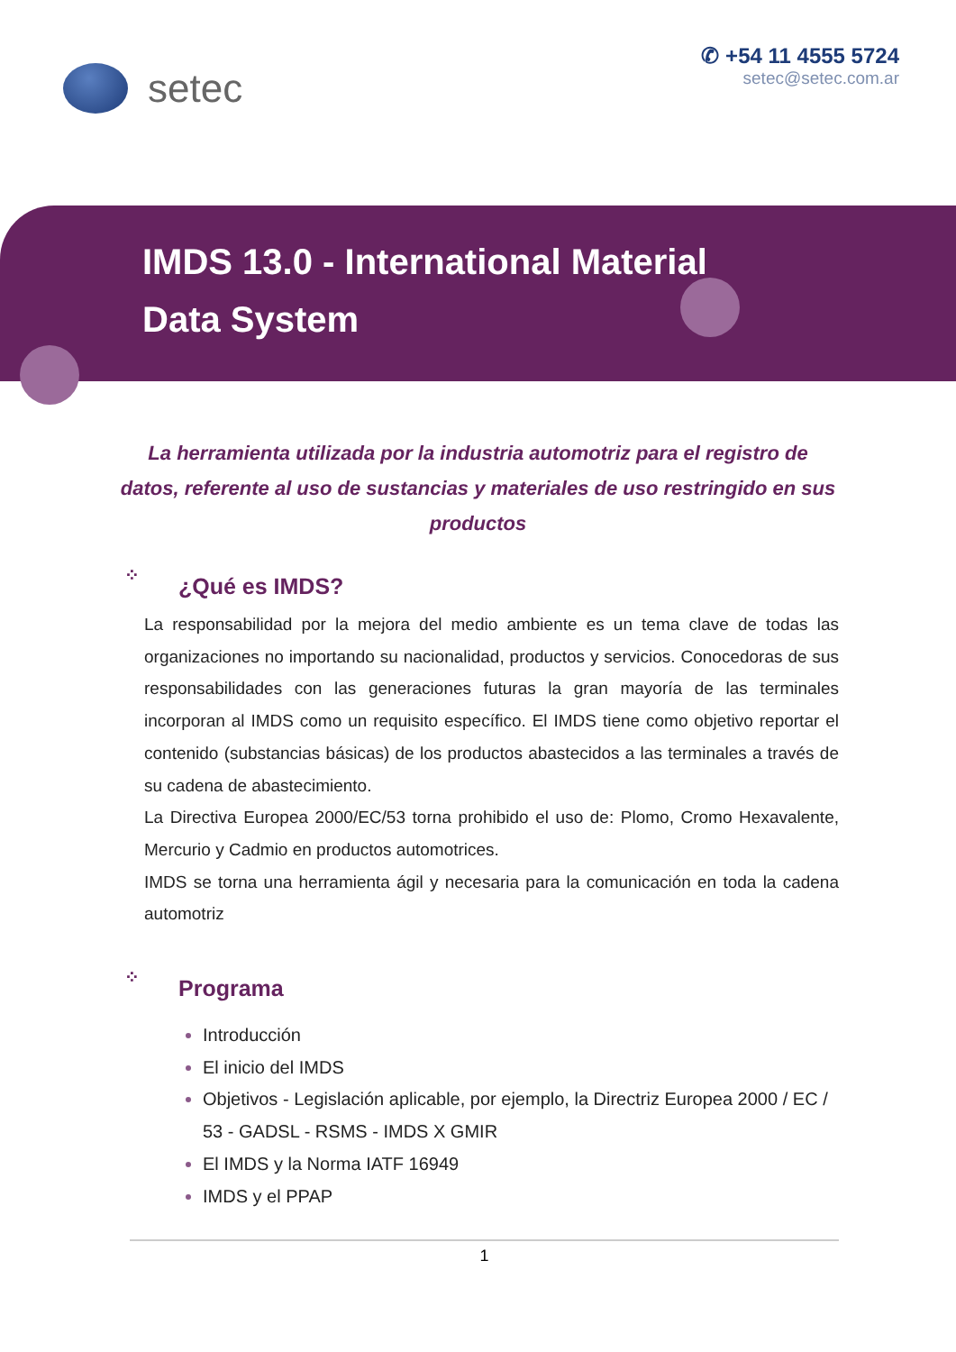setec
✆ +54 11 4555 5724
setec@setec.com.ar
IMDS 13.0 - International Material
Data System
La herramienta utilizada por la industria automotriz para el registro de datos, referente al uso de sustancias y materiales de uso restringido en sus productos
⁘ ¿Qué es IMDS?
La responsabilidad por la mejora del medio ambiente es un tema clave de todas las organizaciones no importando su nacionalidad, productos y servicios. Conocedoras de sus responsabilidades con las generaciones futuras la gran mayoría de las terminales incorporan al IMDS como un requisito específico. El IMDS tiene como objetivo reportar el contenido (substancias básicas) de los productos abastecidos a las terminales a través de su cadena de abastecimiento.
La Directiva Europea 2000/EC/53 torna prohibido el uso de: Plomo, Cromo Hexavalente, Mercurio y Cadmio en productos automotrices.
IMDS se torna una herramienta ágil y necesaria para la comunicación en toda la cadena automotriz
⁘ Programa
Introducción
El inicio del IMDS
Objetivos - Legislación aplicable, por ejemplo, la Directriz Europea 2000 / EC / 53 - GADSL - RSMS - IMDS X GMIR
El IMDS y la Norma IATF 16949
IMDS y el PPAP
1